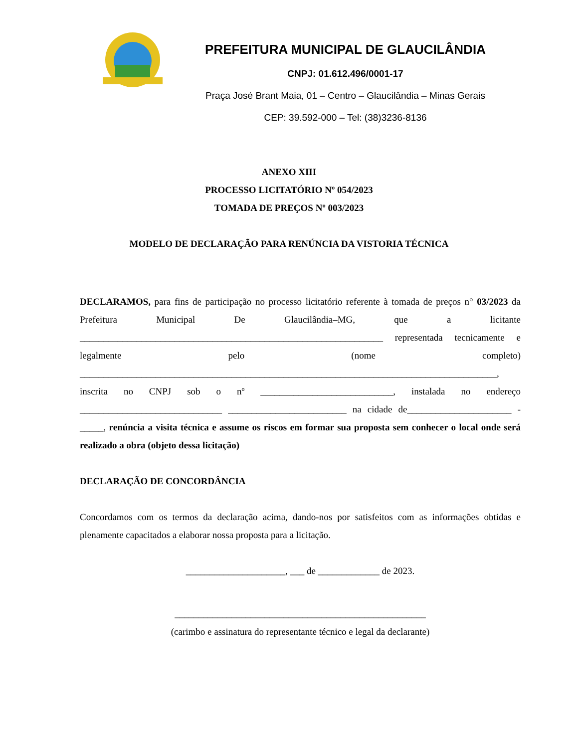PREFEITURA MUNICIPAL DE GLAUCILÂNDIA
CNPJ: 01.612.496/0001-17
Praça José Brant Maia, 01 – Centro – Glaucilândia – Minas Gerais
CEP: 39.592-000 – Tel: (38)3236-8136
ANEXO XIII
PROCESSO LICITATÓRIO Nº 054/2023
TOMADA DE PREÇOS Nº 003/2023
MODELO DE DECLARAÇÃO PARA RENÚNCIA DA VISTORIA TÉCNICA
DECLARAMOS, para fins de participação no processo licitatório referente à tomada de preços n° 03/2023 da Prefeitura Municipal De Glaucilândia–MG, que a licitante ________________________________________________________________ representada tecnicamente e legalmente pelo (nome completo) ________________________________________________________________________________________, inscrita no CNPJ sob o nº ____________________________, instalada no endereço ______________________________ _________________________ na cidade de______________________ - _____, renúncia a visita técnica e assume os riscos em formar sua proposta sem conhecer o local onde será realizado a obra (objeto dessa licitação)
DECLARAÇÃO DE CONCORDÂNCIA
Concordamos com os termos da declaração acima, dando-nos por satisfeitos com as informações obtidas e plenamente capacitados a elaborar nossa proposta para a licitação.
_____________________, ___ de _____________ de 2023.
_____________________________________________________
(carimbo e assinatura do representante técnico e legal da declarante)